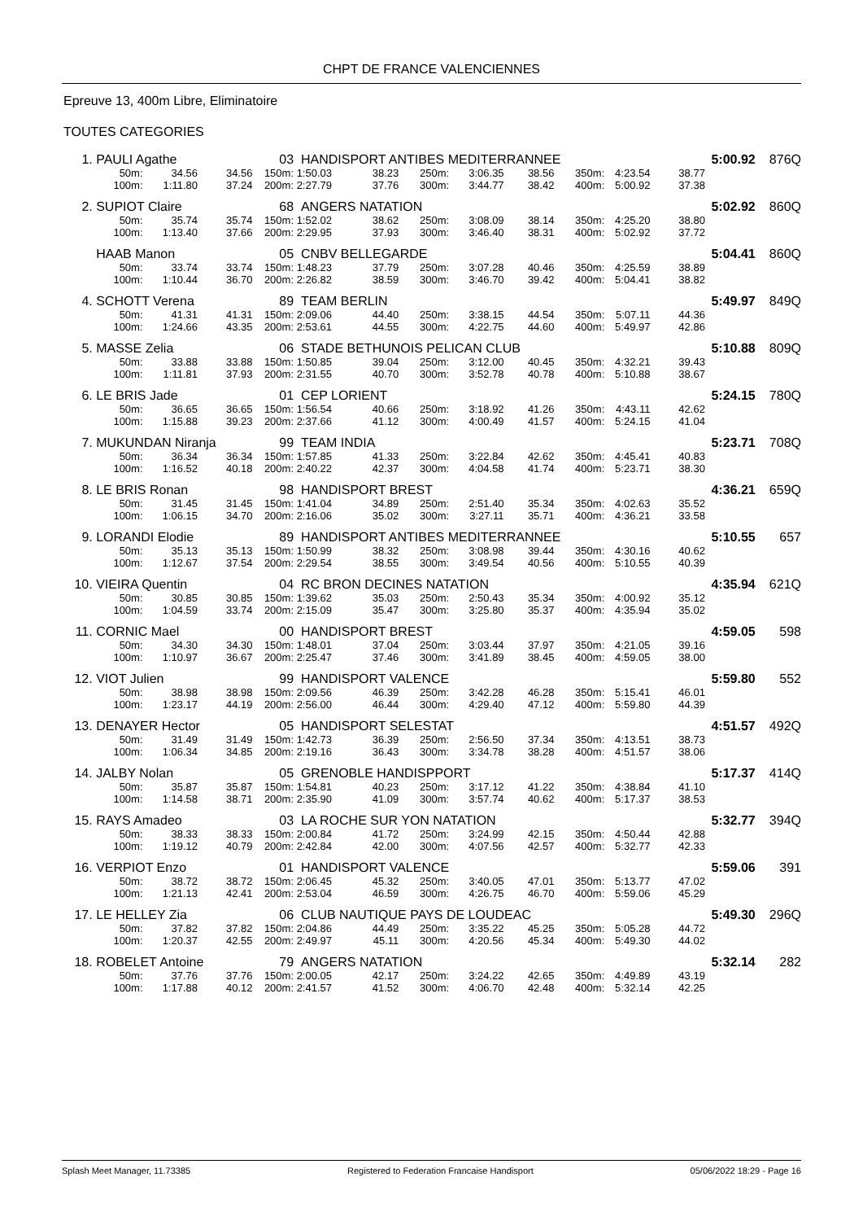CHPT DE FRANCE VALENCIENNES
Epreuve 13, 400m Libre, Eliminatoire
TOUTES CATEGORIES
| 1. | PAULI Agathe | | | 03 | HANDISPORT ANTIBES MEDITERRANNEE | | | | | | | 5:00.92 | | 876Q |
| | 50m: | 34.56 | 34.56 | 150m: | 1:50.03 | 38.23 | 250m: | 3:06.35 | 38.56 | 350m: | 4:23.54 | 38.77 | | |
| | 100m: | 1:11.80 | 37.24 | 200m: | 2:27.79 | 37.76 | 300m: | 3:44.77 | 38.42 | 400m: | 5:00.92 | 37.38 | | |
| 2. | SUPIOT Claire | | | 68 | ANGERS NATATION | | | | | | | 5:02.92 | | 860Q |
| | 50m: | 35.74 | 35.74 | 150m: | 1:52.02 | 38.62 | 250m: | 3:08.09 | 38.14 | 350m: | 4:25.20 | 38.80 | | |
| | 100m: | 1:13.40 | 37.66 | 200m: | 2:29.95 | 37.93 | 300m: | 3:46.40 | 38.31 | 400m: | 5:02.92 | 37.72 | | |
| | HAAB Manon | | | 05 | CNBV BELLEGARDE | | | | | | | 5:04.41 | | 860Q |
| | 50m: | 33.74 | 33.74 | 150m: | 1:48.23 | 37.79 | 250m: | 3:07.28 | 40.46 | 350m: | 4:25.59 | 38.89 | | |
| | 100m: | 1:10.44 | 36.70 | 200m: | 2:26.82 | 38.59 | 300m: | 3:46.70 | 39.42 | 400m: | 5:04.41 | 38.82 | | |
| 4. | SCHOTT Verena | | | 89 | TEAM BERLIN | | | | | | | 5:49.97 | | 849Q |
| | 50m: | 41.31 | 41.31 | 150m: | 2:09.06 | 44.40 | 250m: | 3:38.15 | 44.54 | 350m: | 5:07.11 | 44.36 | | |
| | 100m: | 1:24.66 | 43.35 | 200m: | 2:53.61 | 44.55 | 300m: | 4:22.75 | 44.60 | 400m: | 5:49.97 | 42.86 | | |
| 5. | MASSE Zelia | | | 06 | STADE BETHUNOIS PELICAN CLUB | | | | | | | 5:10.88 | | 809Q |
| | 50m: | 33.88 | 33.88 | 150m: | 1:50.85 | 39.04 | 250m: | 3:12.00 | 40.45 | 350m: | 4:32.21 | 39.43 | | |
| | 100m: | 1:11.81 | 37.93 | 200m: | 2:31.55 | 40.70 | 300m: | 3:52.78 | 40.78 | 400m: | 5:10.88 | 38.67 | | |
| 6. | LE BRIS Jade | | | 01 | CEP LORIENT | | | | | | | 5:24.15 | | 780Q |
| | 50m: | 36.65 | 36.65 | 150m: | 1:56.54 | 40.66 | 250m: | 3:18.92 | 41.26 | 350m: | 4:43.11 | 42.62 | | |
| | 100m: | 1:15.88 | 39.23 | 200m: | 2:37.66 | 41.12 | 300m: | 4:00.49 | 41.57 | 400m: | 5:24.15 | 41.04 | | |
| 7. | MUKUNDAN Niranja | | | 99 | TEAM INDIA | | | | | | | 5:23.71 | | 708Q |
| | 50m: | 36.34 | 36.34 | 150m: | 1:57.85 | 41.33 | 250m: | 3:22.84 | 42.62 | 350m: | 4:45.41 | 40.83 | | |
| | 100m: | 1:16.52 | 40.18 | 200m: | 2:40.22 | 42.37 | 300m: | 4:04.58 | 41.74 | 400m: | 5:23.71 | 38.30 | | |
| 8. | LE BRIS Ronan | | | 98 | HANDISPORT BREST | | | | | | | 4:36.21 | | 659Q |
| | 50m: | 31.45 | 31.45 | 150m: | 1:41.04 | 34.89 | 250m: | 2:51.40 | 35.34 | 350m: | 4:02.63 | 35.52 | | |
| | 100m: | 1:06.15 | 34.70 | 200m: | 2:16.06 | 35.02 | 300m: | 3:27.11 | 35.71 | 400m: | 4:36.21 | 33.58 | | |
| 9. | LORANDI Elodie | | | 89 | HANDISPORT ANTIBES MEDITERRANNEE | | | | | | | 5:10.55 | | 657 |
| | 50m: | 35.13 | 35.13 | 150m: | 1:50.99 | 38.32 | 250m: | 3:08.98 | 39.44 | 350m: | 4:30.16 | 40.62 | | |
| | 100m: | 1:12.67 | 37.54 | 200m: | 2:29.54 | 38.55 | 300m: | 3:49.54 | 40.56 | 400m: | 5:10.55 | 40.39 | | |
| 10. | VIEIRA Quentin | | | 04 | RC BRON DECINES NATATION | | | | | | | 4:35.94 | | 621Q |
| | 50m: | 30.85 | 30.85 | 150m: | 1:39.62 | 35.03 | 250m: | 2:50.43 | 35.34 | 350m: | 4:00.92 | 35.12 | | |
| | 100m: | 1:04.59 | 33.74 | 200m: | 2:15.09 | 35.47 | 300m: | 3:25.80 | 35.37 | 400m: | 4:35.94 | 35.02 | | |
| 11. | CORNIC Mael | | | 00 | HANDISPORT BREST | | | | | | | 4:59.05 | | 598 |
| | 50m: | 34.30 | 34.30 | 150m: | 1:48.01 | 37.04 | 250m: | 3:03.44 | 37.97 | 350m: | 4:21.05 | 39.16 | | |
| | 100m: | 1:10.97 | 36.67 | 200m: | 2:25.47 | 37.46 | 300m: | 3:41.89 | 38.45 | 400m: | 4:59.05 | 38.00 | | |
| 12. | VIOT Julien | | | 99 | HANDISPORT VALENCE | | | | | | | 5:59.80 | | 552 |
| | 50m: | 38.98 | 38.98 | 150m: | 2:09.56 | 46.39 | 250m: | 3:42.28 | 46.28 | 350m: | 5:15.41 | 46.01 | | |
| | 100m: | 1:23.17 | 44.19 | 200m: | 2:56.00 | 46.44 | 300m: | 4:29.40 | 47.12 | 400m: | 5:59.80 | 44.39 | | |
| 13. | DENAYER Hector | | | 05 | HANDISPORT SELESTAT | | | | | | | 4:51.57 | | 492Q |
| | 50m: | 31.49 | 31.49 | 150m: | 1:42.73 | 36.39 | 250m: | 2:56.50 | 37.34 | 350m: | 4:13.51 | 38.73 | | |
| | 100m: | 1:06.34 | 34.85 | 200m: | 2:19.16 | 36.43 | 300m: | 3:34.78 | 38.28 | 400m: | 4:51.57 | 38.06 | | |
| 14. | JALBY Nolan | | | 05 | GRENOBLE HANDISPPORT | | | | | | | 5:17.37 | | 414Q |
| | 50m: | 35.87 | 35.87 | 150m: | 1:54.81 | 40.23 | 250m: | 3:17.12 | 41.22 | 350m: | 4:38.84 | 41.10 | | |
| | 100m: | 1:14.58 | 38.71 | 200m: | 2:35.90 | 41.09 | 300m: | 3:57.74 | 40.62 | 400m: | 5:17.37 | 38.53 | | |
| 15. | RAYS Amadeo | | | 03 | LA ROCHE SUR YON NATATION | | | | | | | 5:32.77 | | 394Q |
| | 50m: | 38.33 | 38.33 | 150m: | 2:00.84 | 41.72 | 250m: | 3:24.99 | 42.15 | 350m: | 4:50.44 | 42.88 | | |
| | 100m: | 1:19.12 | 40.79 | 200m: | 2:42.84 | 42.00 | 300m: | 4:07.56 | 42.57 | 400m: | 5:32.77 | 42.33 | | |
| 16. | VERPIOT Enzo | | | 01 | HANDISPORT VALENCE | | | | | | | 5:59.06 | | 391 |
| | 50m: | 38.72 | 38.72 | 150m: | 2:06.45 | 45.32 | 250m: | 3:40.05 | 47.01 | 350m: | 5:13.77 | 47.02 | | |
| | 100m: | 1:21.13 | 42.41 | 200m: | 2:53.04 | 46.59 | 300m: | 4:26.75 | 46.70 | 400m: | 5:59.06 | 45.29 | | |
| 17. | LE HELLEY Zia | | | 06 | CLUB NAUTIQUE PAYS DE LOUDEAC | | | | | | | 5:49.30 | | 296Q |
| | 50m: | 37.82 | 37.82 | 150m: | 2:04.86 | 44.49 | 250m: | 3:35.22 | 45.25 | 350m: | 5:05.28 | 44.72 | | |
| | 100m: | 1:20.37 | 42.55 | 200m: | 2:49.97 | 45.11 | 300m: | 4:20.56 | 45.34 | 400m: | 5:49.30 | 44.02 | | |
| 18. | ROBELET Antoine | | | 79 | ANGERS NATATION | | | | | | | 5:32.14 | | 282 |
| | 50m: | 37.76 | 37.76 | 150m: | 2:00.05 | 42.17 | 250m: | 3:24.22 | 42.65 | 350m: | 4:49.89 | 43.19 | | |
| | 100m: | 1:17.88 | 40.12 | 200m: | 2:41.57 | 41.52 | 300m: | 4:06.70 | 42.48 | 400m: | 5:32.14 | 42.25 | | |
Splash Meet Manager, 11.73385 Registered to Federation Francaise Handisport 05/06/2022 18:29 - Page 16